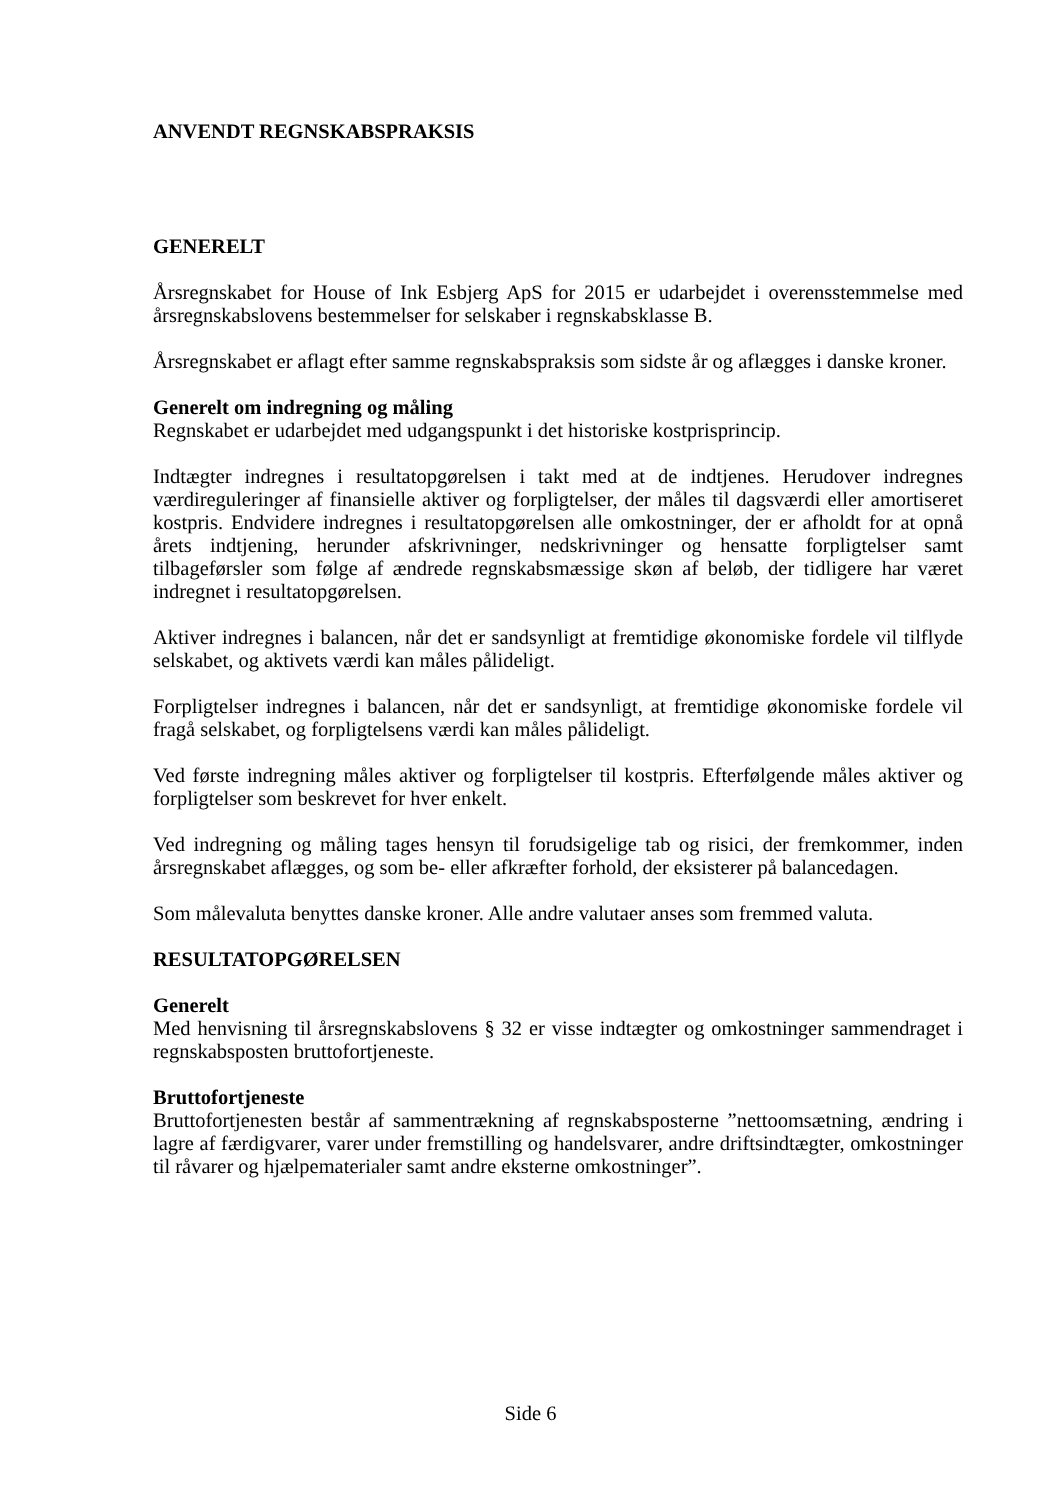ANVENDT REGNSKABSPRAKSIS
GENERELT
Årsregnskabet for House of Ink Esbjerg ApS for 2015 er udarbejdet i overensstemmelse med årsregnskabslovens bestemmelser for selskaber i regnskabsklasse B.
Årsregnskabet er aflagt efter samme regnskabspraksis som sidste år og aflægges i danske kroner.
Generelt om indregning og måling
Regnskabet er udarbejdet med udgangspunkt i det historiske kostprisprincip.
Indtægter indregnes i resultatopgørelsen i takt med at de indtjenes. Herudover indregnes værdireguleringer af finansielle aktiver og forpligtelser, der måles til dagsværdi eller amortiseret kostpris. Endvidere indregnes i resultatopgørelsen alle omkostninger, der er afholdt for at opnå årets indtjening, herunder afskrivninger, nedskrivninger og hensatte forpligtelser samt tilbageførsler som følge af ændrede regnskabsmæssige skøn af beløb, der tidligere har været indregnet i resultatopgørelsen.
Aktiver indregnes i balancen, når det er sandsynligt at fremtidige økonomiske fordele vil tilflyde selskabet, og aktivets værdi kan måles pålideligt.
Forpligtelser indregnes i balancen, når det er sandsynligt, at fremtidige økonomiske fordele vil fragå selskabet, og forpligtelsens værdi kan måles pålideligt.
Ved første indregning måles aktiver og forpligtelser til kostpris. Efterfølgende måles aktiver og forpligtelser som beskrevet for hver enkelt.
Ved indregning og måling tages hensyn til forudsigelige tab og risici, der fremkommer, inden årsregnskabet aflægges, og som be- eller afkræfter forhold, der eksisterer på balancedagen.
Som målevaluta benyttes danske kroner. Alle andre valutaer anses som fremmed valuta.
RESULTATOPGØRELSEN
Generelt
Med henvisning til årsregnskabslovens § 32 er visse indtægter og omkostninger sammendraget i regnskabsposten bruttofortjeneste.
Bruttofortjeneste
Bruttofortjenesten består af sammentrækning af regnskabsposterne ”nettoomsætning, ændring i lagre af færdigvarer, varer under fremstilling og handelsvarer, andre driftsindtægter, omkostninger til råvarer og hjælpematerialer samt andre eksterne omkostninger”.
Side 6